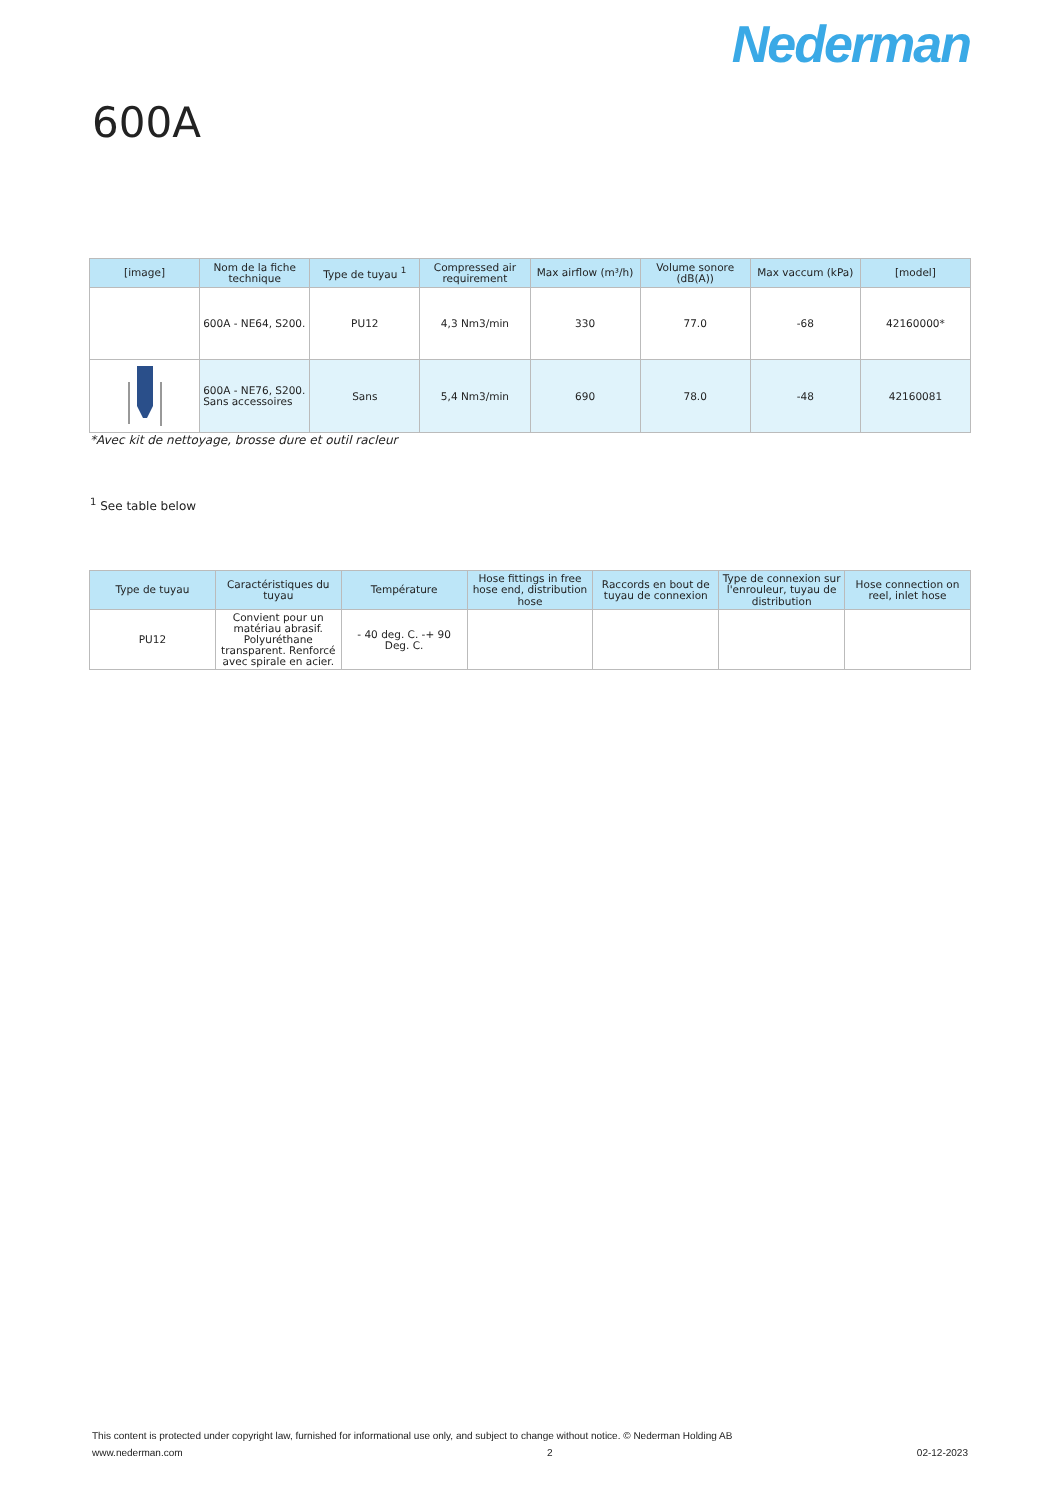Nederman
600A
| [image] | Nom de la fiche technique | Type de tuyau <sup>1</sup> | Compressed air requirement | Max airflow (m³/h) | Volume sonore (dB(A)) | Max vaccum (kPa) | [model] |
| --- | --- | --- | --- | --- | --- | --- | --- |
| | 600A - NE64, S200. | PU12 | 4,3 Nm3/min | 330 | 77.0 | -68 | 42160000* |
| | 600A - NE76, S200. Sans accessoires | Sans | 5,4 Nm3/min | 690 | 78.0 | -48 | 42160081 |
*Avec kit de nettoyage, brosse dure et outil racleur
<sup>1</sup> See table below
| Type de tuyau | Caractéristiques du tuyau | Température | Hose fittings in free hose end, distribution hose | Raccords en bout de tuyau de connexion | Type de connexion sur l'enrouleur, tuyau de distribution | Hose connection on reel, inlet hose |
| --- | --- | --- | --- | --- | --- | --- |
| PU12 | Convient pour un matériau abrasif. Polyuréthane transparent. Renforcé avec spirale en acier. | - 40 deg. C. -+ 90 Deg. C. | | | | |
This content is protected under copyright law, furnished for informational use only, and subject to change without notice. © Nederman Holding AB
www.nederman.com 2 02-12-2023